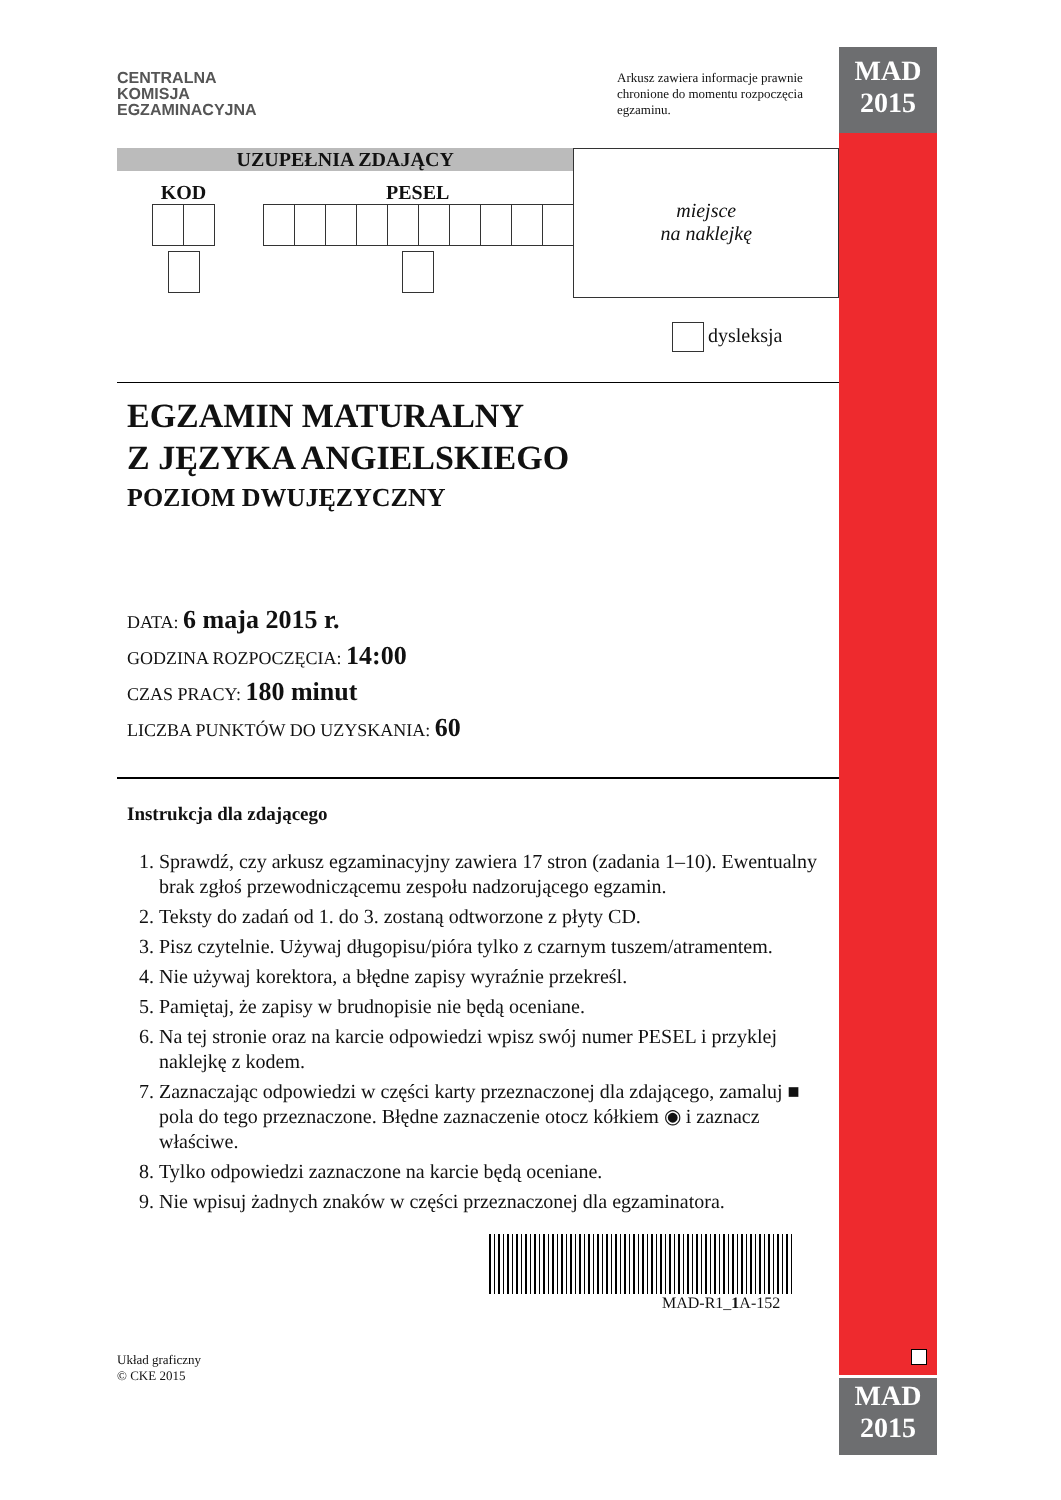MAD
2015
MAD
2015
CENTRALNA
KOMISJA
EGZAMINACYJNA
Arkusz zawiera informacje prawnie chronione do momentu rozpoczęcia egzaminu.
UZUPEŁNIA ZDAJĄCY
KOD
PESEL
miejsce
na naklejkę
dysleksja
EGZAMIN MATURALNY
Z JĘZYKA ANGIELSKIEGO
POZIOM DWUJĘZYCZNY
DATA: 6 maja 2015 r.
GODZINA ROZPOCZĘCIA: 14:00
CZAS PRACY: 180 minut
LICZBA PUNKTÓW DO UZYSKANIA: 60
Instrukcja dla zdającego
1. Sprawdź, czy arkusz egzaminacyjny zawiera 17 stron (zadania 1–10). Ewentualny brak zgłoś przewodniczącemu zespołu nadzorującego egzamin.
2. Teksty do zadań od 1. do 3. zostaną odtworzone z płyty CD.
3. Pisz czytelnie. Używaj długopisu/pióra tylko z czarnym tuszem/atramentem.
4. Nie używaj korektora, a błędne zapisy wyraźnie przekreśl.
5. Pamiętaj, że zapisy w brudnopisie nie będą oceniane.
6. Na tej stronie oraz na karcie odpowiedzi wpisz swój numer PESEL i przyklej naklejkę z kodem.
7. Zaznaczając odpowiedzi w części karty przeznaczonej dla zdającego, zamaluj ■ pola do tego przeznaczone. Błędne zaznaczenie otocz kółkiem ◉ i zaznacz właściwe.
8. Tylko odpowiedzi zaznaczone na karcie będą oceniane.
9. Nie wpisuj żadnych znaków w części przeznaczonej dla egzaminatora.
MAD-R1_1 A-152
Układ graficzny
© CKE 2015